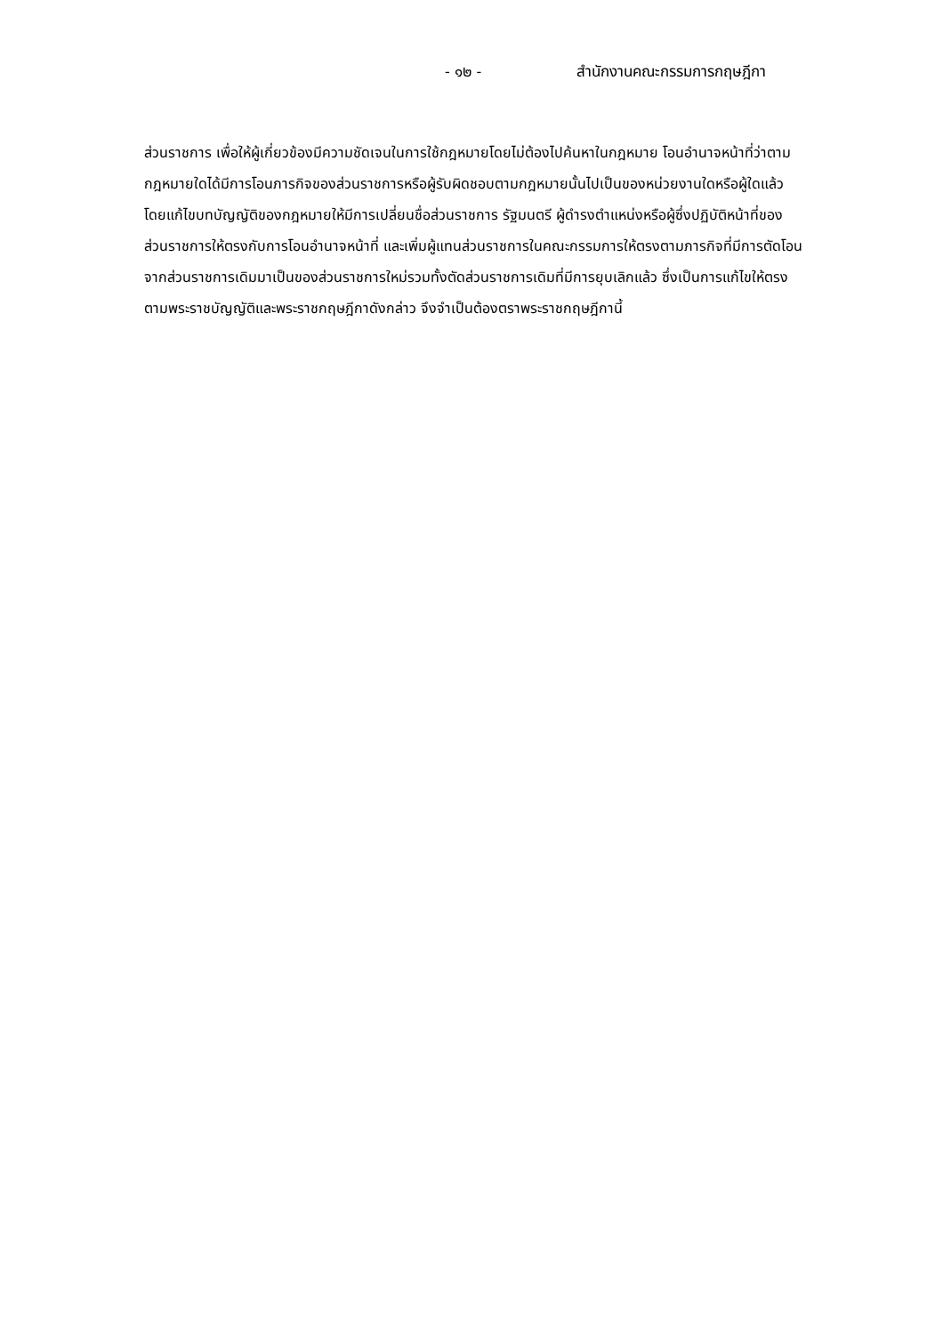- ๑๒ - สำนักงานคณะกรรมการกฤษฎีกา
ส่วนราชการ เพื่อให้ผู้เกี่ยวข้องมีความชัดเจนในการใช้กฎหมายโดยไม่ต้องไปค้นหาในกฎหมาย โอนอำนาจหน้าที่ว่าตามกฎหมายใดได้มีการโอนภารกิจของส่วนราชการหรือผู้รับผิดชอบตามกฎหมายนั้นไปเป็นของหน่วยงานใดหรือผู้ใดแล้ว โดยแก้ไขบทบัญญัติของกฎหมายให้มีการเปลี่ยนชื่อส่วนราชการ รัฐมนตรี ผู้ดำรงตำแหน่งหรือผู้ซึ่งปฏิบัติหน้าที่ของส่วนราชการให้ตรงกับการโอนอำนาจหน้าที่ และเพิ่มผู้แทนส่วนราชการในคณะกรรมการให้ตรงตามภารกิจที่มีการตัดโอนจากส่วนราชการเดิมมาเป็นของส่วนราชการใหม่รวมทั้งตัดส่วนราชการเดิมที่มีการยุบเลิกแล้ว ซึ่งเป็นการแก้ไขให้ตรงตามพระราชบัญญัติและพระราชกฤษฎีกาดังกล่าว จึงจำเป็นต้องตราพระราชกฤษฎีกานี้